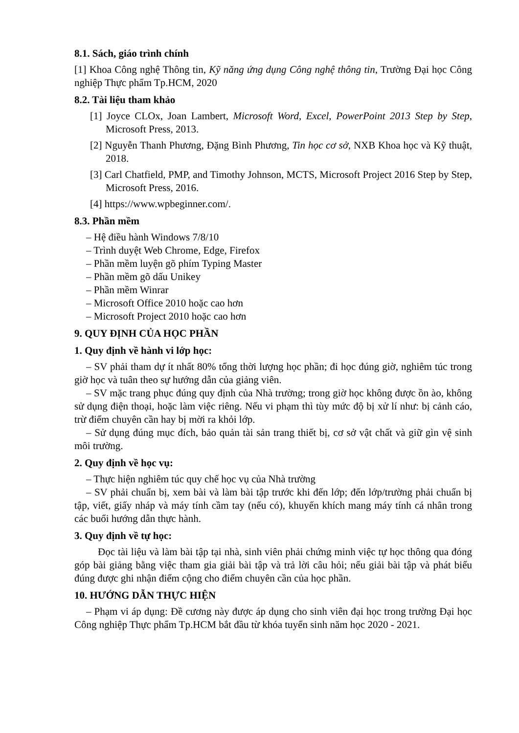8.1. Sách, giáo trình chính
[1] Khoa Công nghệ Thông tin, Kỹ năng ứng dụng Công nghệ thông tin, Trường Đại học Công nghiệp Thực phẩm Tp.HCM, 2020
8.2. Tài liệu tham khảo
[1] Joyce CLOx, Joan Lambert, Microsoft Word, Excel, PowerPoint 2013 Step by Step, Microsoft Press, 2013.
[2] Nguyễn Thanh Phương, Đặng Bình Phương, Tin học cơ sở, NXB Khoa học và Kỹ thuật, 2018.
[3] Carl Chatfield, PMP, and Timothy Johnson, MCTS, Microsoft Project 2016 Step by Step, Microsoft Press, 2016.
[4] https://www.wpbeginner.com/.
8.3. Phần mềm
– Hệ điều hành Windows 7/8/10
– Trình duyệt Web Chrome, Edge, Firefox
– Phần mềm luyện gõ phím Typing Master
– Phần mềm gõ dấu Unikey
– Phần mềm Winrar
– Microsoft Office 2010 hoặc cao hơn
– Microsoft Project 2010 hoặc cao hơn
9. QUY ĐỊNH CỦA HỌC PHẦN
1. Quy định về hành vi lớp học:
– SV phải tham dự ít nhất 80% tổng thời lượng học phần; đi học đúng giờ, nghiêm túc trong giờ học và tuân theo sự hướng dẫn của giảng viên.
– SV mặc trang phục đúng quy định của Nhà trường; trong giờ học không được ồn ào, không sử dụng điện thoại, hoặc làm việc riêng. Nếu vi phạm thì tùy mức độ bị xử lí như: bị cảnh cáo, trừ điểm chuyên cần hay bị mời ra khỏi lớp.
– Sử dụng đúng mục đích, bảo quản tài sản trang thiết bị, cơ sở vật chất và giữ gìn vệ sinh môi trường.
2. Quy định về học vụ:
– Thực hiện nghiêm túc quy chế học vụ của Nhà trường
– SV phải chuẩn bị, xem bài và làm bài tập trước khi đến lớp; đến lớp/trường phải chuẩn bị tập, viết, giấy nháp và máy tính cầm tay (nếu có), khuyến khích mang máy tính cá nhân trong các buổi hướng dẫn thực hành.
3. Quy định về tự học:
Đọc tài liệu và làm bài tập tại nhà, sinh viên phải chứng minh việc tự học thông qua đóng góp bài giảng bằng việc tham gia giải bài tập và trả lời câu hỏi; nếu giải bài tập và phát biểu đúng được ghi nhận điểm cộng cho điểm chuyên cần của học phần.
10. HƯỚNG DẪN THỰC HIỆN
– Phạm vi áp dụng: Đề cương này được áp dụng cho sinh viên đại học trong trường Đại học Công nghiệp Thực phẩm Tp.HCM bắt đầu từ khóa tuyển sinh năm học 2020 - 2021.